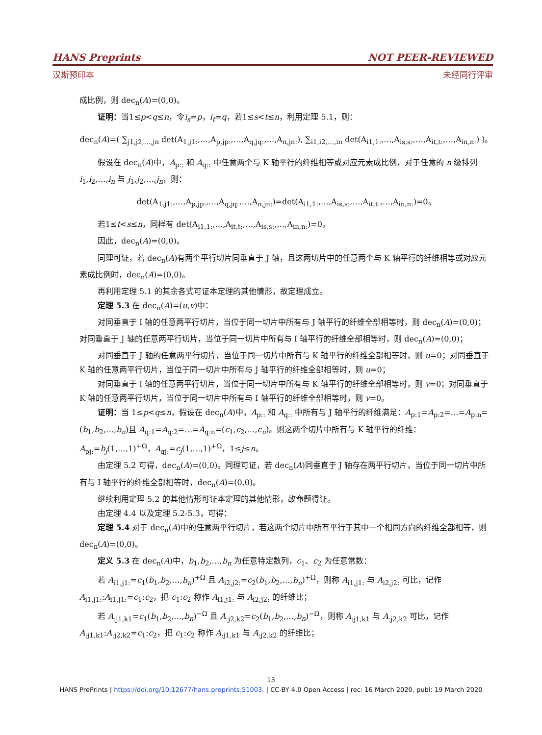HANS Preprints NOT PEER-REVIEWED
汉斯预印本 未经同行评审
成比例，则 dec<sub>n</sub>(A)=(0,0)。
证明：当1≤p<q≤n，令i<sub>s</sub>=p，i<sub>t</sub>=q，若1≤s<t≤n，利用定理 5.1，则：
dec<sub>n</sub>(A)=( ∑<sub>j1,j2,…,jn</sub> det(A<sub>1,j1:</sub>,…,A<sub>p,jp:</sub>,…,A<sub>q,jq:</sub>,…,A<sub>n,jn:</sub>), ∑<sub>i1,i2,…,in</sub> det(A<sub>i1,1:</sub>,…,A<sub>is,s:</sub>,…,A<sub>it,t:</sub>,…,A<sub>in,n:</sub>) )。
假设在 dec<sub>n</sub>(A)中，A<sub>p::</sub> 和 A<sub>q::</sub> 中任意两个与 K 轴平行的纤维相等或对应元素成比例，对于任意的 n 级排列 i<sub>1</sub>,i<sub>2</sub>,…,i<sub>n</sub> 与 j<sub>1</sub>,j<sub>2</sub>,…,j<sub>n</sub>，则：
det(A<sub>1,j1:</sub>,…,A<sub>p,jp:</sub>,…,A<sub>q,jq:</sub>,…,A<sub>n,jn:</sub>)=det(A<sub>i1,1:</sub>,…,A<sub>is,s:</sub>,…,A<sub>it,t:</sub>,…,A<sub>in,n:</sub>)=0。
若1≤t<s≤n，同样有 det(A<sub>i1,1:</sub>,…,A<sub>it,t:</sub>,…,A<sub>is,s:</sub>,…,A<sub>in,n:</sub>)=0。
因此，dec<sub>n</sub>(A)=(0,0)。
同理可证，若 dec<sub>n</sub>(A)有两个平行切片同垂直于 J 轴，且这两切片中的任意两个与 K 轴平行的纤维相等或对应元素成比例时，dec<sub>n</sub>(A)=(0,0)。
再利用定理 5.1 的其余各式可证本定理的其他情形，故定理成立。
定理 5.3 在 dec<sub>n</sub>(A)=(u,v)中：
对同垂直于 I 轴的任意两平行切片，当位于同一切片中所有与 J 轴平行的纤维全部相等时，则 dec<sub>n</sub>(A)=(0,0)；对同垂直于 J 轴的任意两平行切片，当位于同一切片中所有与 I 轴平行的纤维全部相等时，则 dec<sub>n</sub>(A)=(0,0)；
对同垂直于 J 轴的任意两平行切片，当位于同一切片中所有与 K 轴平行的纤维全部相等时，则 u=0；对同垂直于 K 轴的任意两平行切片，当位于同一切片中所有与 J 轴平行的纤维全部相等时，则 u=0；
对同垂直于 I 轴的任意两平行切片，当位于同一切片中所有与 K 轴平行的纤维全部相等时，则 v=0；对同垂直于 K 轴的任意两平行切片，当位于同一切片中所有与 I 轴平行的纤维全部相等时，则 v=0。
证明：当 1≤p<q≤n，假设在 dec<sub>n</sub>(A)中，A<sub>p::</sub> 和 A<sub>q::</sub> 中所有与 J 轴平行的纤维满足：A<sub>p:1</sub>=A<sub>p:2</sub>=…=A<sub>p:n</sub>=(b<sub>1</sub>,b<sub>2</sub>,…,b<sub>n</sub>)且 A<sub>q:1</sub>=A<sub>q:2</sub>=…=A<sub>q:n</sub>=(c<sub>1</sub>,c<sub>2</sub>,…,c<sub>n</sub>)。则这两个切片中所有与 K 轴平行的纤维：A<sub>pj:</sub>=b<sub>j</sub>(1,…,1)<sup>+Ω</sup>，A<sub>qj:</sub>=c<sub>j</sub>(1,…,1)<sup>+Ω</sup>，1≤j≤n。
由定理 5.2 可得，dec<sub>n</sub>(A)=(0,0)。同理可证，若 dec<sub>n</sub>(A)同垂直于 J 轴存在两平行切片，当位于同一切片中所有与 I 轴平行的纤维全部相等时，dec<sub>n</sub>(A)=(0,0)。
继续利用定理 5.2 的其他情形可证本定理的其他情形，故命题得证。
由定理 4.4 以及定理 5.2-5.3，可得：
定理 5.4 对于 dec<sub>n</sub>(A)中的任意两平行切片，若这两个切片中所有平行于其中一个相同方向的纤维全部相等，则 dec<sub>n</sub>(A)=(0,0)。
定义 5.3 在 dec<sub>n</sub>(A)中，b<sub>1</sub>,b<sub>2</sub>,…,b<sub>n</sub> 为任意特定数列，c<sub>1</sub>、c<sub>2</sub> 为任意常数：
若 A<sub>i1,j1:</sub>=c<sub>1</sub>(b<sub>1</sub>,b<sub>2</sub>,…,b<sub>n</sub>)<sup>+Ω</sup> 且 A<sub>i2,j2:</sub>=c<sub>2</sub>(b<sub>1</sub>,b<sub>2</sub>,…,b<sub>n</sub>)<sup>+Ω</sup>，则称 A<sub>i1,j1:</sub> 与 A<sub>i2,j2:</sub> 可比，记作 A<sub>i1,j1:</sub>:A<sub>i1,j1:</sub>=c<sub>1</sub>:c<sub>2</sub>，把 c<sub>1</sub>:c<sub>2</sub> 称作 A<sub>i1,j1:</sub> 与 A<sub>i2,j2:</sub> 的纤维比；
若 A<sub>:j1,k1</sub>=c<sub>1</sub>(b<sub>1</sub>,b<sub>2</sub>,…,b<sub>n</sub>)<sup>−Ω</sup> 且 A<sub>:j2,k2</sub>=c<sub>2</sub>(b<sub>1</sub>,b<sub>2</sub>,…,b<sub>n</sub>)<sup>−Ω</sup>，则称 A<sub>:j1,k1</sub> 与 A<sub>:j2,k2</sub> 可比，记作 A<sub>:j1,k1</sub>:A<sub>:j2,k2</sub>=c<sub>1</sub>:c<sub>2</sub>，把 c<sub>1</sub>:c<sub>2</sub> 称作 A<sub>:j1,k1</sub> 与 A<sub>:j2,k2</sub> 的纤维比；
13
HANS PrePrints | https://doi.org/10.12677/hans.preprints.51003. | CC-BY 4.0 Open Access | rec: 16 March 2020, publ: 19 March 2020